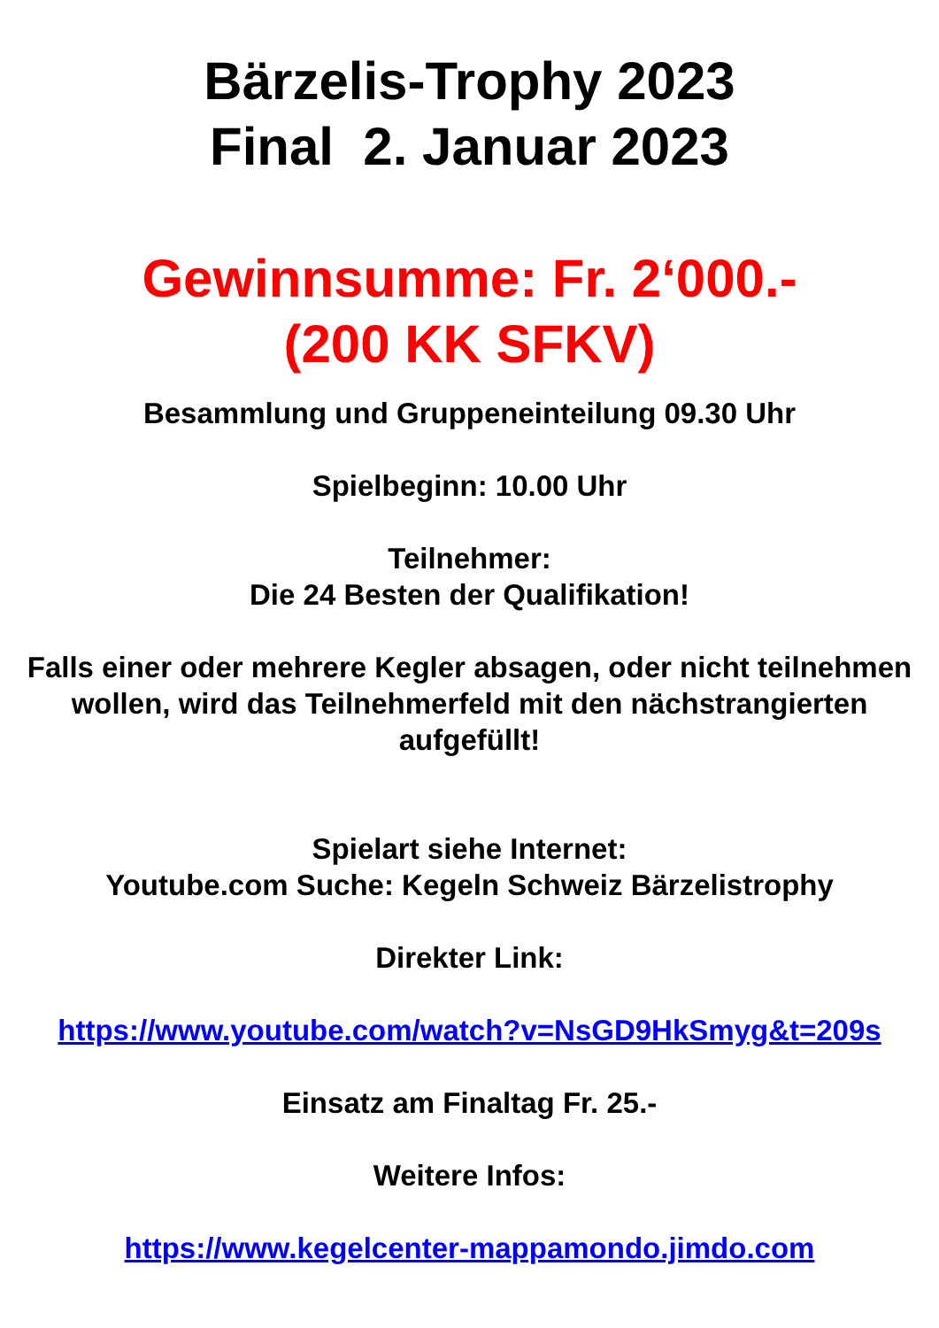Bärzelis-Trophy 2023
Final 2. Januar 2023
Gewinnsumme: Fr. 2‘000.-
(200 KK SFKV)
Besammlung und Gruppeneinteilung 09.30 Uhr
Spielbeginn: 10.00 Uhr
Teilnehmer:
Die 24 Besten der Qualifikation!
Falls einer oder mehrere Kegler absagen, oder nicht teilnehmen wollen, wird das Teilnehmerfeld mit den nächstrangierten aufgefüllt!
Spielart siehe Internet:
Youtube.com Suche: Kegeln Schweiz Bärzelistrophy
Direkter Link:
https://www.youtube.com/watch?v=NsGD9HkSmyg&t=209s
Einsatz am Finaltag Fr. 25.-
Weitere Infos:
https://www.kegelcenter-mappamondo.jimdo.com